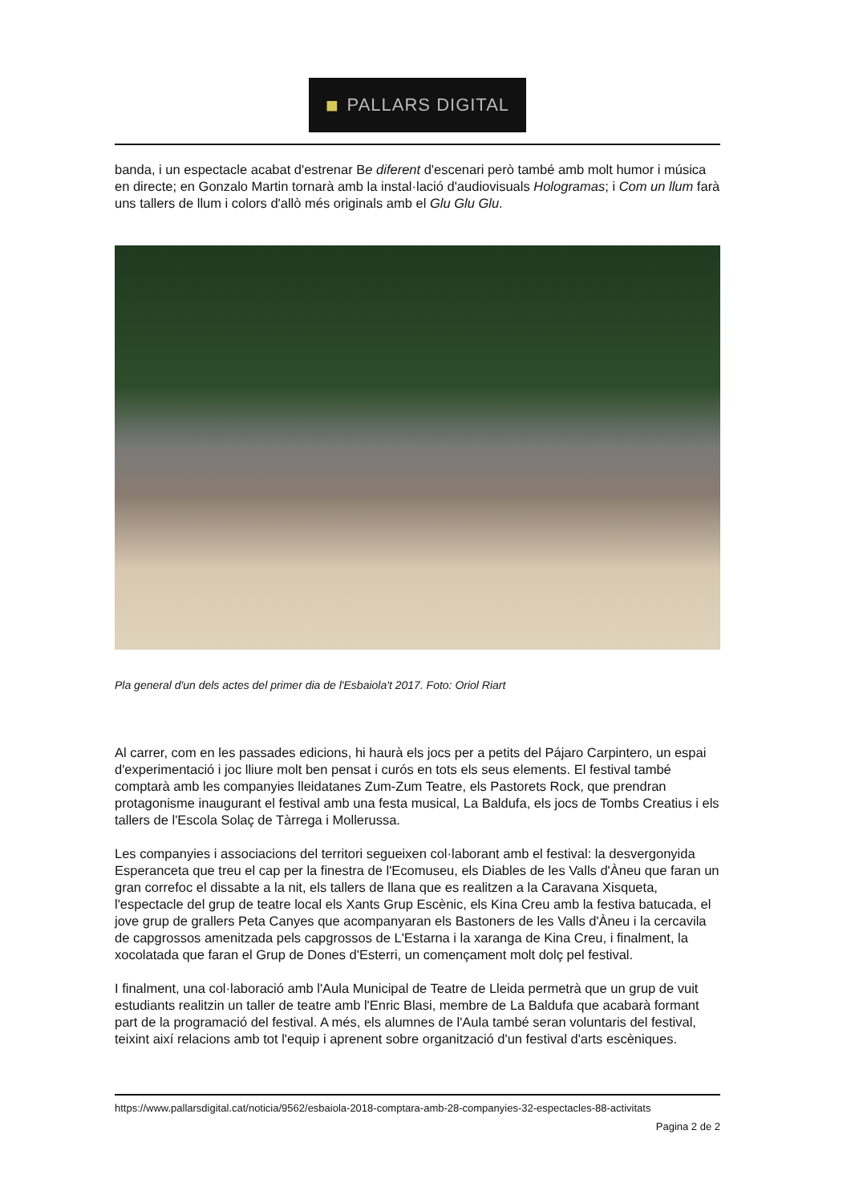■ PALLARS DIGITAL
banda, i un espectacle acabat d'estrenar Be diferent d'escenari però també amb molt humor i música en directe; en Gonzalo Martin tornarà amb la instal·lació d'audiovisuals Hologramas; i Com un llum farà uns tallers de llum i colors d'allò més originals amb el Glu Glu Glu.
Pla general d'un dels actes del primer dia de l'Esbaiola't 2017. Foto: Oriol Riart
Al carrer, com en les passades edicions, hi haurà els jocs per a petits del Pájaro Carpintero, un espai d'experimentació i joc lliure molt ben pensat i curós en tots els seus elements. El festival també comptarà amb les companyies lleidatanes Zum-Zum Teatre, els Pastorets Rock, que prendran protagonisme inaugurant el festival amb una festa musical, La Baldufa, els jocs de Tombs Creatius i els tallers de l'Escola Solaç de Tàrrega i Mollerussa.
Les companyies i associacions del territori segueixen col·laborant amb el festival: la desvergonyida Esperanceta que treu el cap per la finestra de l'Ecomuseu, els Diables de les Valls d'Àneu que faran un gran correfoc el dissabte a la nit, els tallers de llana que es realitzen a la Caravana Xisqueta, l'espectacle del grup de teatre local els Xants Grup Escènic, els Kina Creu amb la festiva batucada, el jove grup de grallers Peta Canyes que acompanyaran els Bastoners de les Valls d'Àneu i la cercavila de capgrossos amenitzada pels capgrossos de L'Estarna i la xaranga de Kina Creu, i finalment, la xocolatada que faran el Grup de Dones d'Esterri, un començament molt dolç pel festival.
I finalment, una col·laboració amb l'Aula Municipal de Teatre de Lleida permetrà que un grup de vuit estudiants realitzin un taller de teatre amb l'Enric Blasi, membre de La Baldufa que acabarà formant part de la programació del festival. A més, els alumnes de l'Aula també seran voluntaris del festival, teixint així relacions amb tot l'equip i aprenent sobre organització d'un festival d'arts escèniques.
https://www.pallarsdigital.cat/noticia/9562/esbaiola-2018-comptara-amb-28-companyies-32-espectacles-88-activitats
Pagina 2 de 2